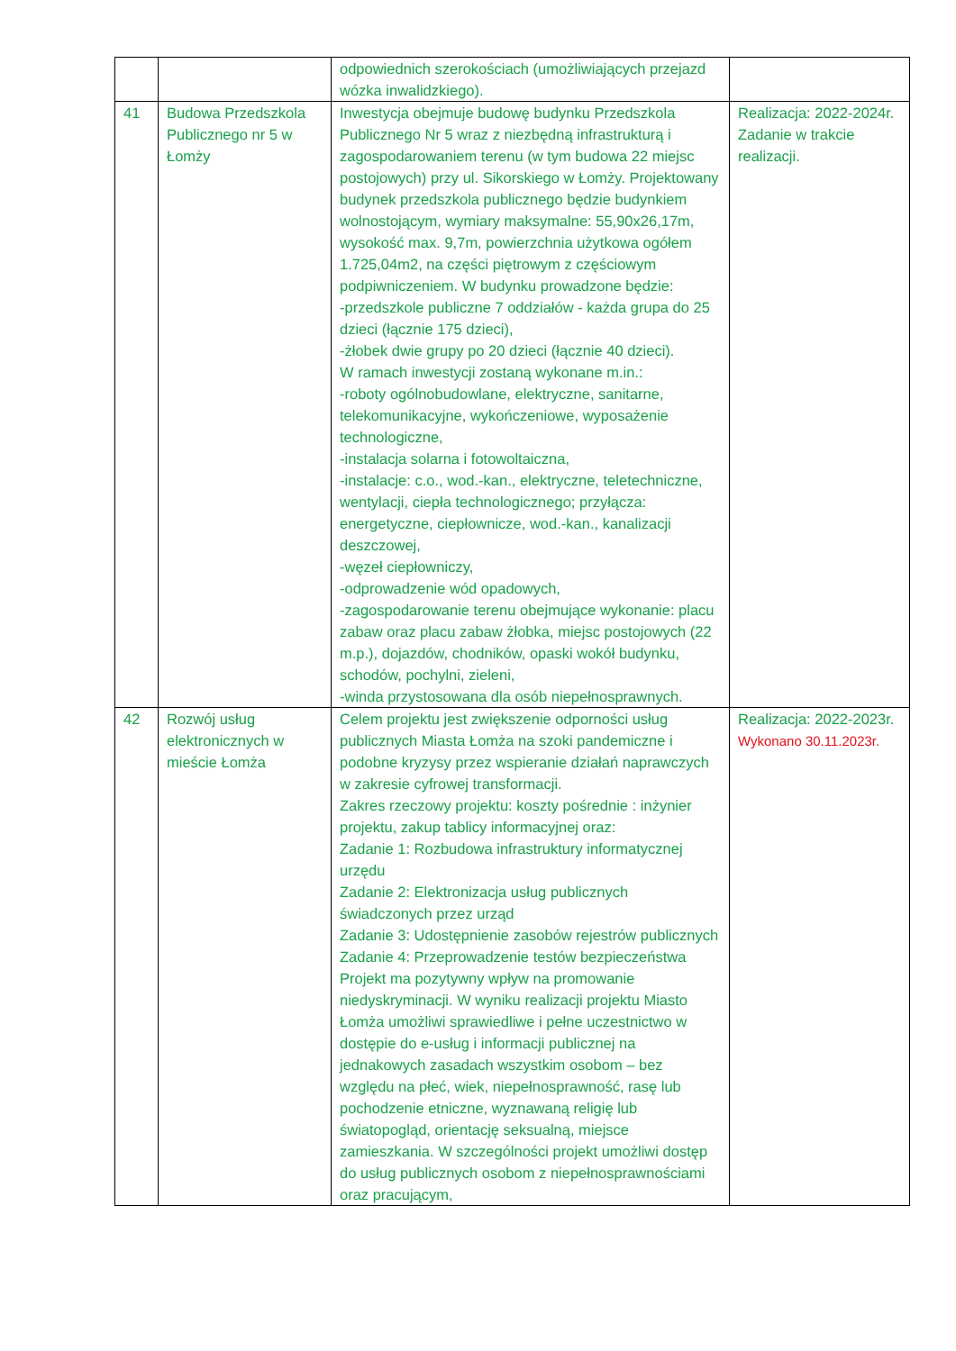| | | odpowiednich szerokościach (umożliwiających przejazd wózka inwalidzkiego). | |
| 41 | Budowa Przedszkola Publicznego nr 5 w Łomży | Inwestycja obejmuje budowę budynku Przedszkola Publicznego Nr 5 wraz z niezbędną infrastrukturą i zagospodarowaniem terenu (w tym budowa 22 miejsc postojowych) przy ul. Sikorskiego w Łomży. Projektowany budynek przedszkola publicznego będzie budynkiem wolnostojącym, wymiary maksymalne: 55,90x26,17m, wysokość max. 9,7m, powierzchnia użytkowa ogółem 1.725,04m2, na części piętrowym z częściowym podpiwniczeniem. W budynku prowadzone będzie: -przedszkole publiczne 7 oddziałów - każda grupa do 25 dzieci (łącznie 175 dzieci), -żłobek dwie grupy po 20 dzieci (łącznie 40 dzieci). W ramach inwestycji zostaną wykonane m.in.: -roboty ogólnobudowlane, elektryczne, sanitarne, telekomunikacyjne, wykończeniowe, wyposażenie technologiczne, -instalacja solarna i fotowoltaiczna, -instalacje: c.o., wod.-kan., elektryczne, teletechniczne, wentylacji, ciepła technologicznego; przyłącza: energetyczne, ciepłownicze, wod.-kan., kanalizacji deszczowej, -węzeł ciepłowniczy, -odprowadzenie wód opadowych, -zagospodarowanie terenu obejmujące wykonanie: placu zabaw oraz placu zabaw żłobka, miejsc postojowych (22 m.p.), dojazdów, chodników, opaski wokół budynku, schodów, pochylni, zieleni, -winda przystosowana dla osób niepełnosprawnych. | Realizacja: 2022-2024r. Zadanie w trakcie realizacji. |
| 42 | Rozwój usług elektronicznych w mieście Łomża | Celem projektu jest zwiększenie odporności usług publicznych Miasta Łomża na szoki pandemiczne i podobne kryzysy przez wspieranie działań naprawczych w zakresie cyfrowej transformacji. Zakres rzeczowy projektu: koszty pośrednie : inżynier projektu, zakup tablicy informacyjnej oraz: Zadanie 1: Rozbudowa infrastruktury informatycznej urzędu Zadanie 2: Elektronizacja usług publicznych świadczonych przez urząd Zadanie 3: Udostępnienie zasobów rejestrów publicznych Zadanie 4: Przeprowadzenie testów bezpieczeństwa Projekt ma pozytywny wpływ na promowanie niedyskryminacji. W wyniku realizacji projektu Miasto Łomża umożliwi sprawiedliwe i pełne uczestnictwo w dostępie do e-usług i informacji publicznej na jednakowych zasadach wszystkim osobom – bez względu na płeć, wiek, niepełnosprawność, rasę lub pochodzenie etniczne, wyznawaną religię lub światopogląd, orientację seksualną, miejsce zamieszkania. W szczególności projekt umożliwi dostęp do usług publicznych osobom z niepełnosprawnościami oraz pracującym, | Realizacja: 2022-2023r. Wykonano 30.11.2023r. |